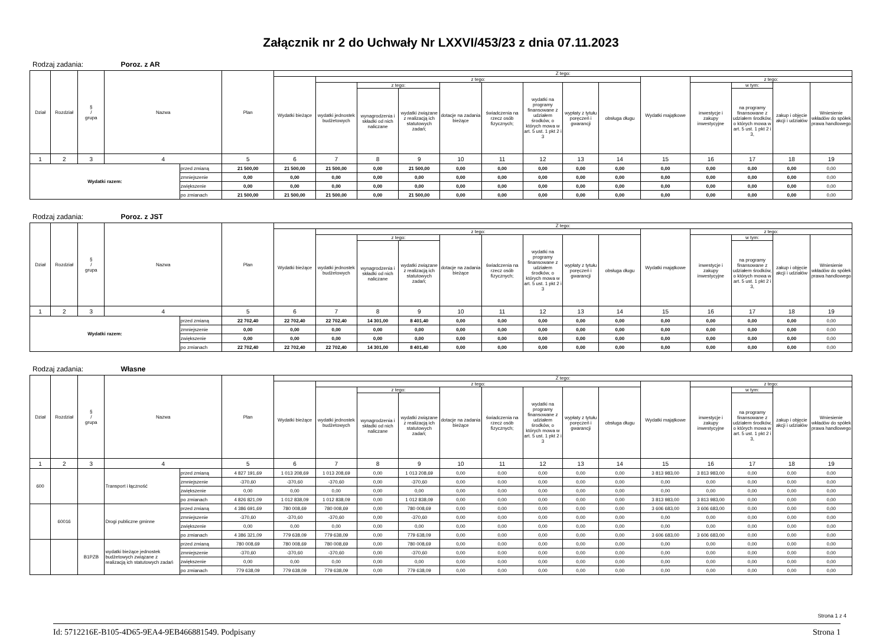Załącznik nr 2 do Uchwały Nr LXXVI/453/23 z dnia 07.11.2023
Rodzaj zadania: Poroz. z AR
| Dział | Rozdział | § / grupa | Nazwa | | Plan | Z tego: | | | | | | | | | | | | | |
| --- | --- | --- | --- | --- | --- | --- | --- | --- | --- | --- | --- | --- | --- | --- | --- | --- | --- | --- | --- |
| | | | | | | Wydatki bieżące | z tego: | | | | | | | | Wydatki majątkowe | z tego: | | | |
| | | | | | | | wydatki jednostek budżetowych | z tego: | | dotacje na zadania bieżące | świadczenia na rzecz osób fizycznych; | wydatki na programy finansowane z udziałem środków, o których mowa w art. 5 ust. 1 pkt 2 i 3 | wypłaty z tytułu poręczeń i gwarancji | obsługa długu | | inwestycje i zakupy inwestycyjne | w tym: | zakup i objęcie akcji i udziałów | Wniesienie wkładów do spółek prawa handlowego |
| | | | | | | | | wynagrodzenia i składki od nich naliczane | wydatki związane z realizacją ich statutowych zadań; | | | | | | | | na programy finansowane z udziałem środków, o których mowa w art. 5 ust. 1 pkt 2 i 3, | | |
| 1 | 2 | 3 | 4 | | 5 | 6 | 7 | 8 | 9 | 10 | 11 | 12 | 13 | 14 | 15 | 16 | 17 | 18 | 19 |
| Wydatki razem: | | | | przed zmianą | 21 500,00 | 21 500,00 | 21 500,00 | 0,00 | 21 500,00 | 0,00 | 0,00 | 0,00 | 0,00 | 0,00 | 0,00 | 0,00 | 0,00 | 0,00 | 0,00 |
| | | | | zmniejszenie | 0,00 | 0,00 | 0,00 | 0,00 | 0,00 | 0,00 | 0,00 | 0,00 | 0,00 | 0,00 | 0,00 | 0,00 | 0,00 | 0,00 | 0,00 |
| | | | | zwiększenie | 0,00 | 0,00 | 0,00 | 0,00 | 0,00 | 0,00 | 0,00 | 0,00 | 0,00 | 0,00 | 0,00 | 0,00 | 0,00 | 0,00 | 0,00 |
| | | | | po zmianach | 21 500,00 | 21 500,00 | 21 500,00 | 0,00 | 21 500,00 | 0,00 | 0,00 | 0,00 | 0,00 | 0,00 | 0,00 | 0,00 | 0,00 | 0,00 | 0,00 |
Rodzaj zadania: Poroz. z JST
| Dział | Rozdział | § / grupa | Nazwa | | Plan | Z tego: | | | | | | | | | | | | | |
| --- | --- | --- | --- | --- | --- | --- | --- | --- | --- | --- | --- | --- | --- | --- | --- | --- | --- | --- | --- |
| | | | | | | Wydatki bieżące | z tego: | | | | | | | | Wydatki majątkowe | z tego: | | | |
| | | | | | | | wydatki jednostek budżetowych | z tego: | | dotacje na zadania bieżące | świadczenia na rzecz osób fizycznych; | wydatki na programy finansowane z udziałem środków, o których mowa w art. 5 ust. 1 pkt 2 i 3 | wypłaty z tytułu poręczeń i gwarancji | obsługa długu | | inwestycje i zakupy inwestycyjne | w tym: | zakup i objęcie akcji i udziałów | Wniesienie wkładów do spółek prawa handlowego |
| | | | | | | | | wynagrodzenia i składki od nich naliczane | wydatki związane z realizacją ich statutowych zadań; | | | | | | | | na programy finansowane z udziałem środków, o których mowa w art. 5 ust. 1 pkt 2 i 3, | | |
| 1 | 2 | 3 | 4 | | 5 | 6 | 7 | 8 | 9 | 10 | 11 | 12 | 13 | 14 | 15 | 16 | 17 | 18 | 19 |
| Wydatki razem: | | | | przed zmianą | 22 702,40 | 22 702,40 | 22 702,40 | 14 301,00 | 8 401,40 | 0,00 | 0,00 | 0,00 | 0,00 | 0,00 | 0,00 | 0,00 | 0,00 | 0,00 | 0,00 |
| | | | | zmniejszenie | 0,00 | 0,00 | 0,00 | 0,00 | 0,00 | 0,00 | 0,00 | 0,00 | 0,00 | 0,00 | 0,00 | 0,00 | 0,00 | 0,00 | 0,00 |
| | | | | zwiększenie | 0,00 | 0,00 | 0,00 | 0,00 | 0,00 | 0,00 | 0,00 | 0,00 | 0,00 | 0,00 | 0,00 | 0,00 | 0,00 | 0,00 | 0,00 |
| | | | | po zmianach | 22 702,40 | 22 702,40 | 22 702,40 | 14 301,00 | 8 401,40 | 0,00 | 0,00 | 0,00 | 0,00 | 0,00 | 0,00 | 0,00 | 0,00 | 0,00 | 0,00 |
Rodzaj zadania: Własne
| Dział | Rozdział | § / grupa | Nazwa | | Plan | Z tego: | | | | | | | | | | | | | |
| --- | --- | --- | --- | --- | --- | --- | --- | --- | --- | --- | --- | --- | --- | --- | --- | --- | --- | --- | --- |
| | | | | | | Wydatki bieżące | z tego: | | | | | | | | Wydatki majątkowe | z tego: | | | |
| | | | | | | | wydatki jednostek budżetowych | z tego: | | dotacje na zadania bieżące | świadczenia na rzecz osób fizycznych; | wydatki na programy finansowane z udziałem środków, o których mowa w art. 5 ust. 1 pkt 2 i 3 | wypłaty z tytułu poręczeń i gwarancji | obsługa długu | | inwestycje i zakupy inwestycyjne | w tym: | zakup i objęcie akcji i udziałów | Wniesienie wkładów do spółek prawa handlowego |
| | | | | | | | | wynagrodzenia i składki od nich naliczane | wydatki związane z realizacją ich statutowych zadań; | | | | | | | | na programy finansowane z udziałem środków, o których mowa w art. 5 ust. 1 pkt 2 i 3, | | |
| 1 | 2 | 3 | 4 | | 5 | 6 | 7 | 8 | 9 | 10 | 11 | 12 | 13 | 14 | 15 | 16 | 17 | 18 | 19 |
| 600 | | | Transport i łączność | przed zmianą | 4 827 191,69 | 1 013 208,69 | 1 013 208,69 | 0,00 | 1 013 208,69 | 0,00 | 0,00 | 0,00 | 0,00 | 0,00 | 3 813 983,00 | 3 813 983,00 | 0,00 | 0,00 | 0,00 |
| | | | | zmniejszenie | -370,60 | -370,60 | -370,60 | 0,00 | -370,60 | 0,00 | 0,00 | 0,00 | 0,00 | 0,00 | 0,00 | 0,00 | 0,00 | 0,00 | 0,00 |
| | | | | zwiększenie | 0,00 | 0,00 | 0,00 | 0,00 | 0,00 | 0,00 | 0,00 | 0,00 | 0,00 | 0,00 | 0,00 | 0,00 | 0,00 | 0,00 | 0,00 |
| | | | | po zmianach | 4 826 821,09 | 1 012 838,09 | 1 012 838,09 | 0,00 | 1 012 838,09 | 0,00 | 0,00 | 0,00 | 0,00 | 0,00 | 3 813 983,00 | 3 813 983,00 | 0,00 | 0,00 | 0,00 |
| | 60016 | | Drogi publiczne gminne | przed zmianą | 4 386 691,69 | 780 008,69 | 780 008,69 | 0,00 | 780 008,69 | 0,00 | 0,00 | 0,00 | 0,00 | 0,00 | 3 606 683,00 | 3 606 683,00 | 0,00 | 0,00 | 0,00 |
| | | | | zmniejszenie | -370,60 | -370,60 | -370,60 | 0,00 | -370,60 | 0,00 | 0,00 | 0,00 | 0,00 | 0,00 | 0,00 | 0,00 | 0,00 | 0,00 | 0,00 |
| | | | | zwiększenie | 0,00 | 0,00 | 0,00 | 0,00 | 0,00 | 0,00 | 0,00 | 0,00 | 0,00 | 0,00 | 0,00 | 0,00 | 0,00 | 0,00 | 0,00 |
| | | | | po zmianach | 4 386 321,09 | 779 638,09 | 779 638,09 | 0,00 | 779 638,09 | 0,00 | 0,00 | 0,00 | 0,00 | 0,00 | 3 606 683,00 | 3 606 683,00 | 0,00 | 0,00 | 0,00 |
| | | B1PZB | wydatki bieżące jednostek budżetowych związane z realizacją ich statutowych zadań | przed zmianą | 780 008,69 | 780 008,69 | 780 008,69 | 0,00 | 780 008,69 | 0,00 | 0,00 | 0,00 | 0,00 | 0,00 | 0,00 | 0,00 | 0,00 | 0,00 | 0,00 |
| | | | | zmniejszenie | -370,60 | -370,60 | -370,60 | 0,00 | -370,60 | 0,00 | 0,00 | 0,00 | 0,00 | 0,00 | 0,00 | 0,00 | 0,00 | 0,00 | 0,00 |
| | | | | zwiększenie | 0,00 | 0,00 | 0,00 | 0,00 | 0,00 | 0,00 | 0,00 | 0,00 | 0,00 | 0,00 | 0,00 | 0,00 | 0,00 | 0,00 | 0,00 |
| | | | | po zmianach | 779 638,09 | 779 638,09 | 779 638,09 | 0,00 | 779 638,09 | 0,00 | 0,00 | 0,00 | 0,00 | 0,00 | 0,00 | 0,00 | 0,00 | 0,00 | 0,00 |
Strona 1 z 4
Id: 5712216E-B105-4D65-9EA4-9EB466881549. Podpisany Strona 1